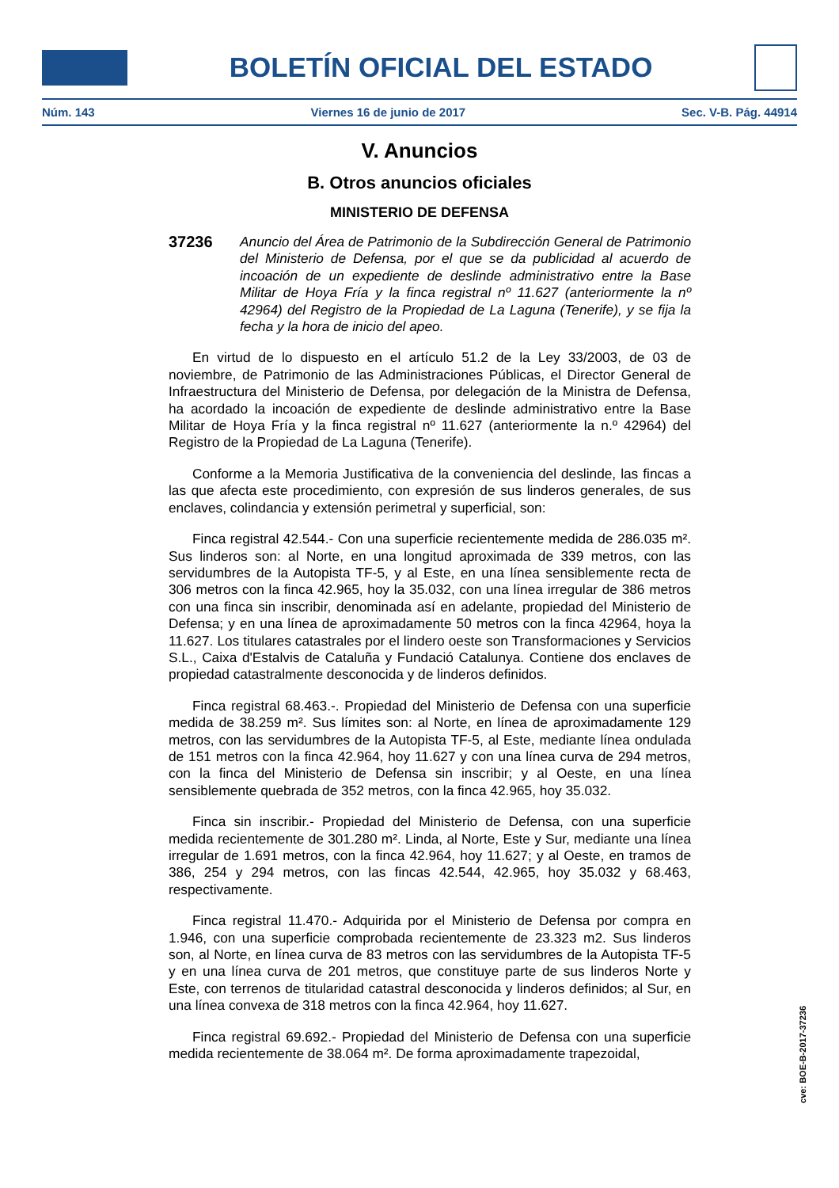BOLETÍN OFICIAL DEL ESTADO
Núm. 143 Viernes 16 de junio de 2017 Sec. V-B. Pág. 44914
V. Anuncios
B. Otros anuncios oficiales
MINISTERIO DE DEFENSA
37236
Anuncio del Área de Patrimonio de la Subdirección General de Patrimonio del Ministerio de Defensa, por el que se da publicidad al acuerdo de incoación de un expediente de deslinde administrativo entre la Base Militar de Hoya Fría y la finca registral nº 11.627 (anteriormente la nº 42964) del Registro de la Propiedad de La Laguna (Tenerife), y se fija la fecha y la hora de inicio del apeo.
En virtud de lo dispuesto en el artículo 51.2 de la Ley 33/2003, de 03 de noviembre, de Patrimonio de las Administraciones Públicas, el Director General de Infraestructura del Ministerio de Defensa, por delegación de la Ministra de Defensa, ha acordado la incoación de expediente de deslinde administrativo entre la Base Militar de Hoya Fría y la finca registral nº 11.627 (anteriormente la n.º 42964) del Registro de la Propiedad de La Laguna (Tenerife).
Conforme a la Memoria Justificativa de la conveniencia del deslinde, las fincas a las que afecta este procedimiento, con expresión de sus linderos generales, de sus enclaves, colindancia y extensión perimetral y superficial, son:
Finca registral 42.544.- Con una superficie recientemente medida de 286.035 m². Sus linderos son: al Norte, en una longitud aproximada de 339 metros, con las servidumbres de la Autopista TF-5, y al Este, en una línea sensiblemente recta de 306 metros con la finca 42.965, hoy la 35.032, con una línea irregular de 386 metros con una finca sin inscribir, denominada así en adelante, propiedad del Ministerio de Defensa; y en una línea de aproximadamente 50 metros con la finca 42964, hoya la 11.627. Los titulares catastrales por el lindero oeste son Transformaciones y Servicios S.L., Caixa d'Estalvis de Cataluña y Fundació Catalunya. Contiene dos enclaves de propiedad catastralmente desconocida y de linderos definidos.
Finca registral 68.463.-. Propiedad del Ministerio de Defensa con una superficie medida de 38.259 m². Sus límites son: al Norte, en línea de aproximadamente 129 metros, con las servidumbres de la Autopista TF-5, al Este, mediante línea ondulada de 151 metros con la finca 42.964, hoy 11.627 y con una línea curva de 294 metros, con la finca del Ministerio de Defensa sin inscribir; y al Oeste, en una línea sensiblemente quebrada de 352 metros, con la finca 42.965, hoy 35.032.
Finca sin inscribir.- Propiedad del Ministerio de Defensa, con una superficie medida recientemente de 301.280 m². Linda, al Norte, Este y Sur, mediante una línea irregular de 1.691 metros, con la finca 42.964, hoy 11.627; y al Oeste, en tramos de 386, 254 y 294 metros, con las fincas 42.544, 42.965, hoy 35.032 y 68.463, respectivamente.
Finca registral 11.470.- Adquirida por el Ministerio de Defensa por compra en 1.946, con una superficie comprobada recientemente de 23.323 m2. Sus linderos son, al Norte, en línea curva de 83 metros con las servidumbres de la Autopista TF-5 y en una línea curva de 201 metros, que constituye parte de sus linderos Norte y Este, con terrenos de titularidad catastral desconocida y linderos definidos; al Sur, en una línea convexa de 318 metros con la finca 42.964, hoy 11.627.
Finca registral 69.692.- Propiedad del Ministerio de Defensa con una superficie medida recientemente de 38.064 m². De forma aproximadamente trapezoidal,
cve: BOE-B-2017-37236